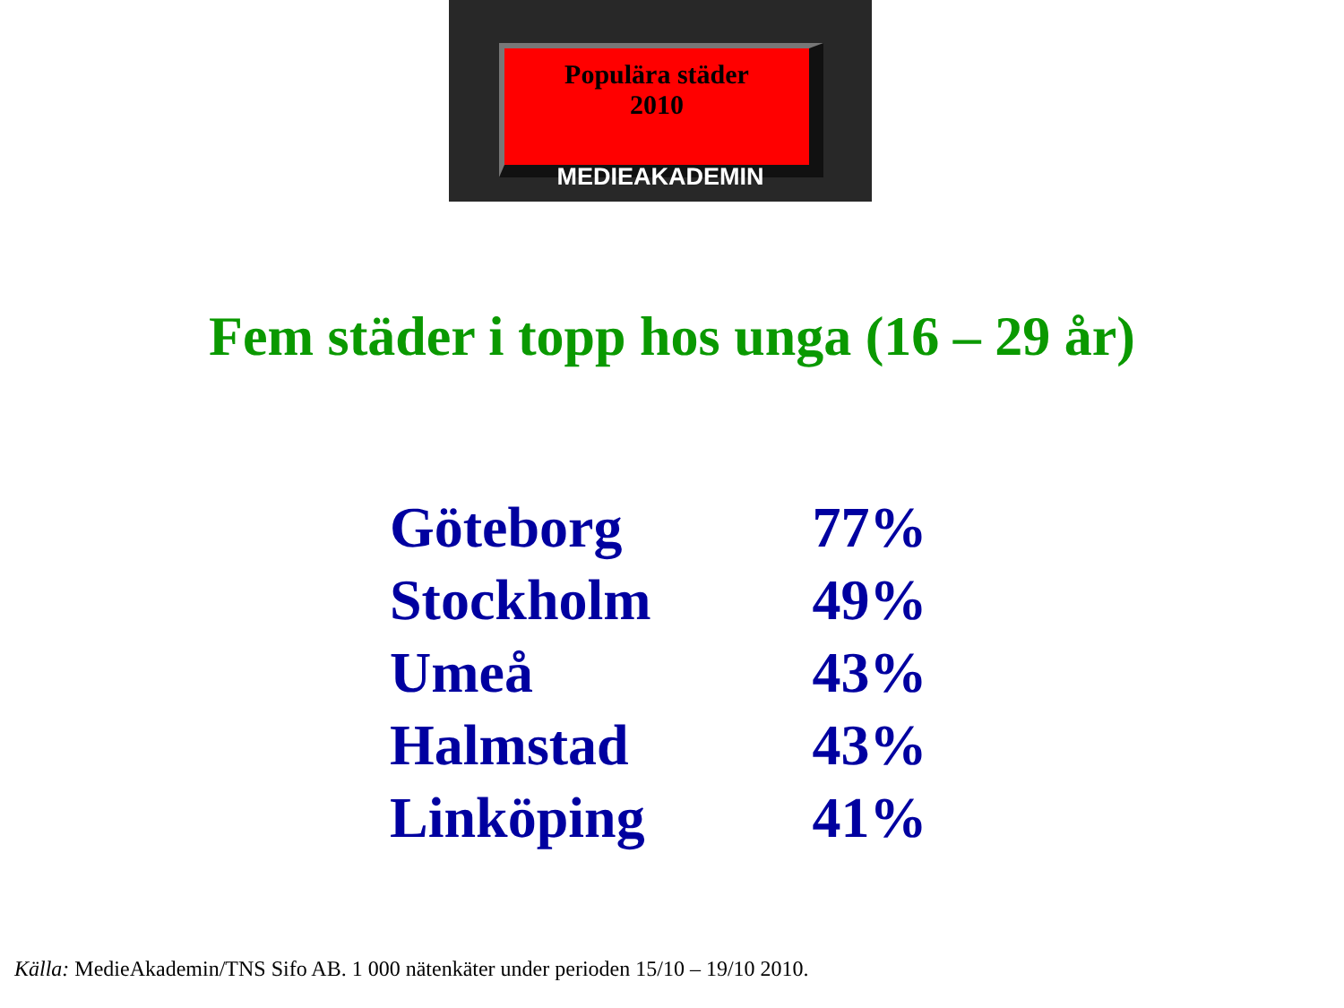Populära städer
2010
MEDIEAKADEMIN
Fem städer i topp hos unga (16 – 29 år)
| Göteborg | 77% |
| Stockholm | 49% |
| Umeå | 43% |
| Halmstad | 43% |
| Linköping | 41% |
Källa: MedieAkademin/TNS Sifo AB. 1 000 nätenkäter under perioden 15/10 – 19/10 2010.